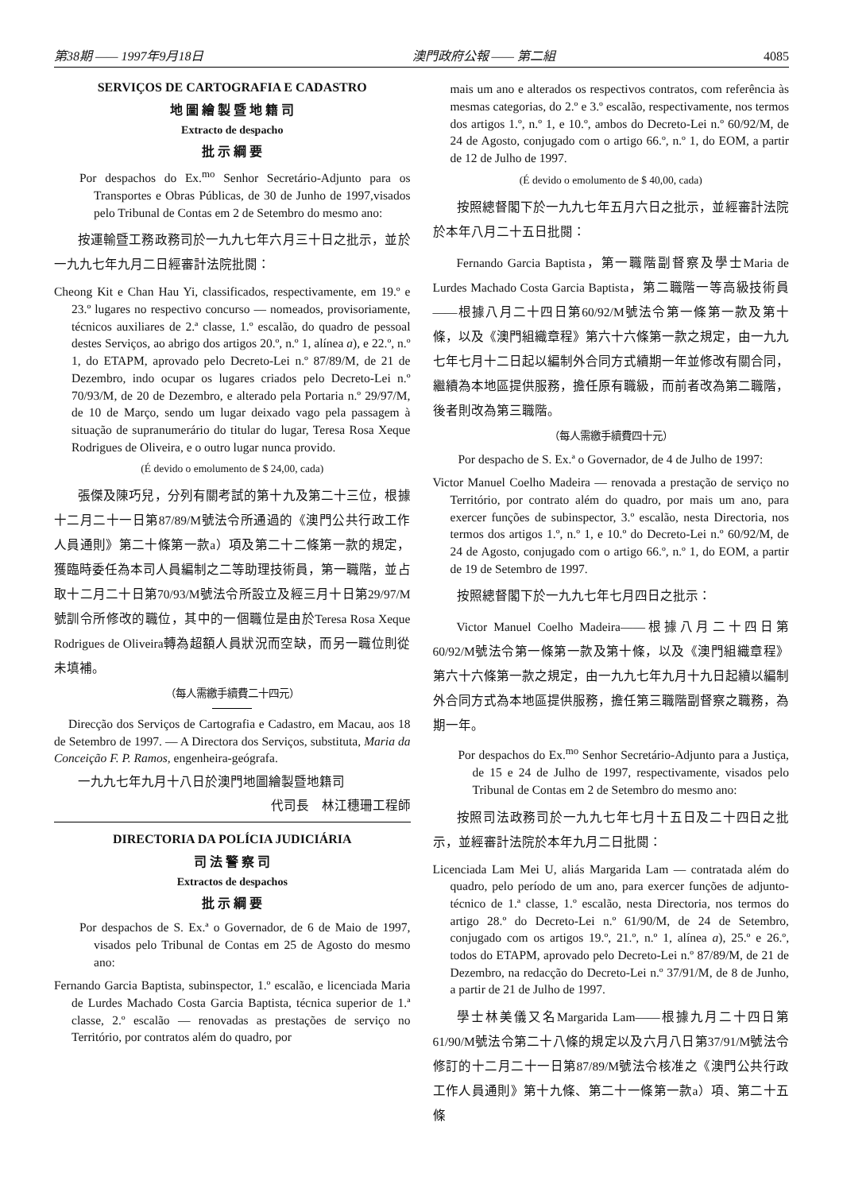第38期 —— 1997年9月18日 澳門政府公報 —— 第二組 4085
SERVIÇOS DE CARTOGRAFIA E CADASTRO
地 圖 繪 製 暨 地 籍 司
Extracto de despacho
批 示 綱 要
Por despachos do Ex.<sup>mo</sup> Senhor Secretário-Adjunto para os Transportes e Obras Públicas, de 30 de Junho de 1997,visados pelo Tribunal de Contas em 2 de Setembro do mesmo ano:
按運輸暨工務政務司於一九九七年六月三十日之批示，並於一九九七年九月二日經審計法院批閱：
Cheong Kit e Chan Hau Yi, classificados, respectivamente, em 19.º e 23.º lugares no respectivo concurso — nomeados, provisoriamente, técnicos auxiliares de 2.ª classe, 1.º escalão, do quadro de pessoal destes Serviços, ao abrigo dos artigos 20.º, n.º 1, alínea a), e 22.º, n.º 1, do ETAPM, aprovado pelo Decreto-Lei n.º 87/89/M, de 21 de Dezembro, indo ocupar os lugares criados pelo Decreto-Lei n.º 70/93/M, de 20 de Dezembro, e alterado pela Portaria n.º 29/97/M, de 10 de Março, sendo um lugar deixado vago pela passagem à situação de supranumerário do titular do lugar, Teresa Rosa Xeque Rodrigues de Oliveira, e o outro lugar nunca provido.
(É devido o emolumento de $ 24,00, cada)
張傑及陳巧兒，分列有關考試的第十九及第二十三位，根據十二月二十一日第87/89/M號法令所通過的《澳門公共行政工作人員通則》第二十條第一款a）項及第二十二條第一款的規定，獲臨時委任為本司人員編制之二等助理技術員，第一職階，並占取十二月二十日第70/93/M號法令所設立及經三月十日第29/97/M號訓令所修改的職位，其中的一個職位是由於Teresa Rosa Xeque Rodrigues de Oliveira轉為超額人員狀況而空缺，而另一職位則從未填補。
（每人需繳手續費二十四元）
Direcção dos Serviços de Cartografia e Cadastro, em Macau, aos 18 de Setembro de 1997. — A Directora dos Serviços, substituta, Maria da Conceição F. P. Ramos, engenheira-geógrafa.
一九九七年九月十八日於澳門地圖繪製暨地籍司
代司長　林江穗珊工程師
DIRECTORIA DA POLÍCIA JUDICIÁRIA
司 法 警 察 司
Extractos de despachos
批 示 綱 要
Por despachos de S. Ex.ª o Governador, de 6 de Maio de 1997, visados pelo Tribunal de Contas em 25 de Agosto do mesmo ano:
Fernando Garcia Baptista, subinspector, 1.º escalão, e licenciada Maria de Lurdes Machado Costa Garcia Baptista, técnica superior de 1.ª classe, 2.º escalão — renovadas as prestações de serviço no Território, por contratos além do quadro, por
mais um ano e alterados os respectivos contratos, com referência às mesmas categorias, do 2.º e 3.º escalão, respectivamente, nos termos dos artigos 1.º, n.º 1, e 10.º, ambos do Decreto-Lei n.º 60/92/M, de 24 de Agosto, conjugado com o artigo 66.º, n.º 1, do EOM, a partir de 12 de Julho de 1997.
(É devido o emolumento de $ 40,00, cada)
按照總督閣下於一九九七年五月六日之批示，並經審計法院於本年八月二十五日批閱：
Fernando Garcia Baptista，第一職階副督察及學士Maria de Lurdes Machado Costa Garcia Baptista，第二職階一等高級技術員——根據八月二十四日第60/92/M號法令第一條第一款及第十條，以及《澳門組織章程》第六十六條第一款之規定，由一九九七年七月十二日起以編制外合同方式續期一年並修改有關合同，繼續為本地區提供服務，擔任原有職級，而前者改為第二職階，後者則改為第三職階。
（每人需繳手續費四十元）
Por despacho de S. Ex.ª o Governador, de 4 de Julho de 1997:
Victor Manuel Coelho Madeira — renovada a prestação de serviço no Território, por contrato além do quadro, por mais um ano, para exercer funções de subinspector, 3.º escalão, nesta Directoria, nos termos dos artigos 1.º, n.º 1, e 10.º do Decreto-Lei n.º 60/92/M, de 24 de Agosto, conjugado com o artigo 66.º, n.º 1, do EOM, a partir de 19 de Setembro de 1997.
按照總督閣下於一九九七年七月四日之批示：
Victor Manuel Coelho Madeira——根據八月二十四日第60/92/M號法令第一條第一款及第十條，以及《澳門組織章程》第六十六條第一款之規定，由一九九七年九月十九日起續以編制外合同方式為本地區提供服務，擔任第三職階副督察之職務，為期一年。
Por despachos do Ex.<sup>mo</sup> Senhor Secretário-Adjunto para a Justiça, de 15 e 24 de Julho de 1997, respectivamente, visados pelo Tribunal de Contas em 2 de Setembro do mesmo ano:
按照司法政務司於一九九七年七月十五日及二十四日之批示，並經審計法院於本年九月二日批閱：
Licenciada Lam Mei U, aliás Margarida Lam — contratada além do quadro, pelo período de um ano, para exercer funções de adjunto-técnico de 1.ª classe, 1.º escalão, nesta Directoria, nos termos do artigo 28.º do Decreto-Lei n.º 61/90/M, de 24 de Setembro, conjugado com os artigos 19.º, 21.º, n.º 1, alínea a), 25.º e 26.º, todos do ETAPM, aprovado pelo Decreto-Lei n.º 87/89/M, de 21 de Dezembro, na redacção do Decreto-Lei n.º 37/91/M, de 8 de Junho, a partir de 21 de Julho de 1997.
學士林美儀又名Margarida Lam——根據九月二十四日第61/90/M號法令第二十八條的規定以及六月八日第37/91/M號法令修訂的十二月二十一日第87/89/M號法令核准之《澳門公共行政工作人員通則》第十九條、第二十一條第一款a）項、第二十五條